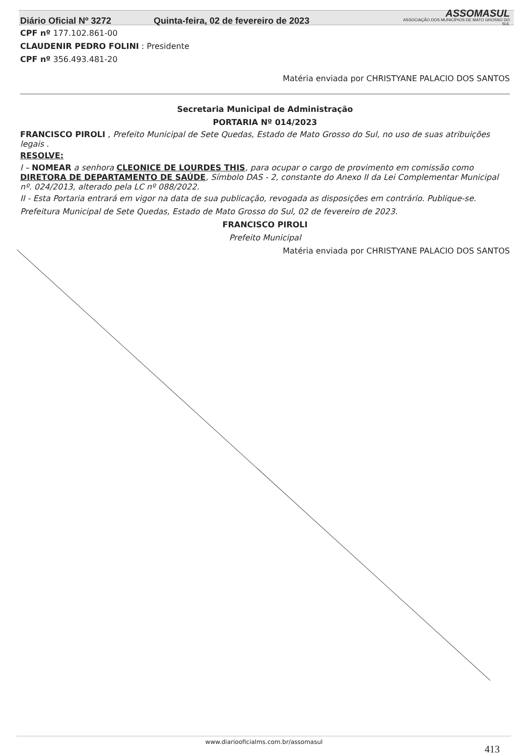Diário Oficial Nº 3272 Quinta-feira, 02 de fevereiro de 2023 ASSOMASUL
ASSOCIAÇÃO DOS MUNICÍPIOS DE MATO GROSSO DO SUL
CPF nº 177.102.861-00
CLAUDENIR PEDRO FOLINI : Presidente
CPF nº 356.493.481-20
Matéria enviada por CHRISTYANE PALACIO DOS SANTOS
Secretaria Municipal de Administração
PORTARIA Nº 014/2023
FRANCISCO PIROLI , Prefeito Municipal de Sete Quedas, Estado de Mato Grosso do Sul, no uso de suas atribuições legais .
RESOLVE:
I – NOMEAR a senhora CLEONICE DE LOURDES THIS, para ocupar o cargo de provimento em comissão como DIRETORA DE DEPARTAMENTO DE SAÚDE, Símbolo DAS - 2, constante do Anexo II da Lei Complementar Municipal nº. 024/2013, alterado pela LC nº 088/2022.
II - Esta Portaria entrará em vigor na data de sua publicação, revogada as disposições em contrário. Publique-se.
Prefeitura Municipal de Sete Quedas, Estado de Mato Grosso do Sul, 02 de fevereiro de 2023.
FRANCISCO PIROLI
Prefeito Municipal
Matéria enviada por CHRISTYANE PALACIO DOS SANTOS
www.diariooficialms.com.br/assomasul
413